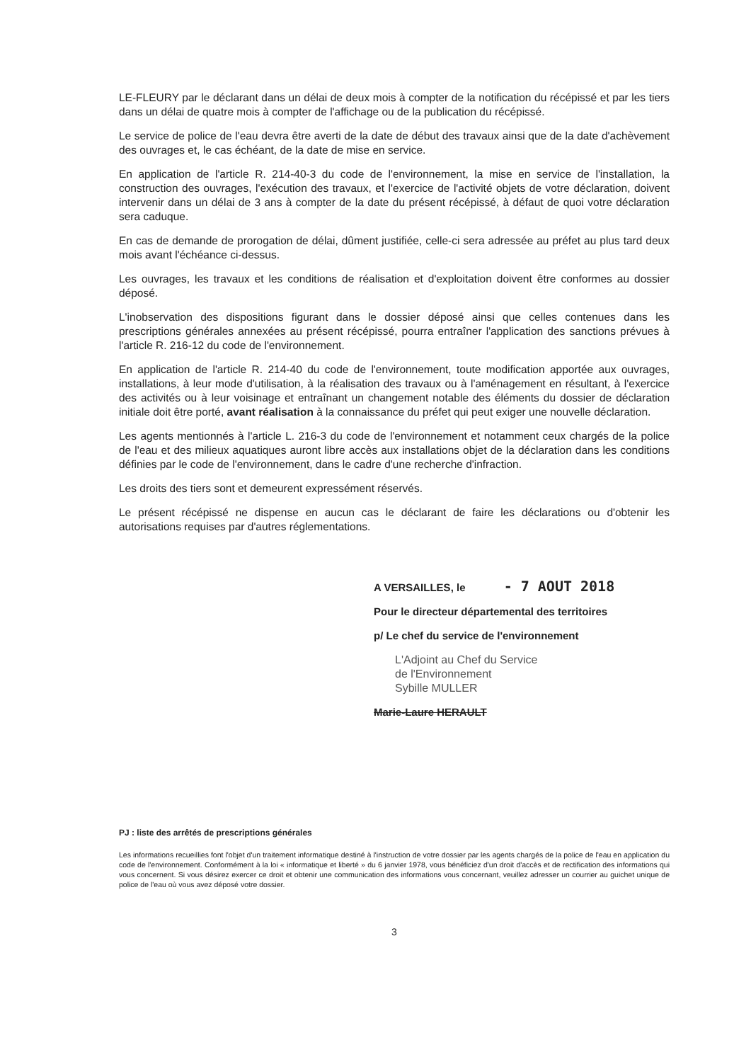LE-FLEURY par le déclarant dans un délai de deux mois à compter de la notification du récépissé et par les tiers dans un délai de quatre mois à compter de l'affichage ou de la publication du récépissé.
Le service de police de l'eau devra être averti de la date de début des travaux ainsi que de la date d'achèvement des ouvrages et, le cas échéant, de la date de mise en service.
En application de l'article R. 214-40-3 du code de l'environnement, la mise en service de l'installation, la construction des ouvrages, l'exécution des travaux, et l'exercice de l'activité objets de votre déclaration, doivent intervenir dans un délai de 3 ans à compter de la date du présent récépissé, à défaut de quoi votre déclaration sera caduque.
En cas de demande de prorogation de délai, dûment justifiée, celle-ci sera adressée au préfet au plus tard deux mois avant l'échéance ci-dessus.
Les ouvrages, les travaux et les conditions de réalisation et d'exploitation doivent être conformes au dossier déposé.
L'inobservation des dispositions figurant dans le dossier déposé ainsi que celles contenues dans les prescriptions générales annexées au présent récépissé, pourra entraîner l'application des sanctions prévues à l'article R. 216-12 du code de l'environnement.
En application de l'article R. 214-40 du code de l'environnement, toute modification apportée aux ouvrages, installations, à leur mode d'utilisation, à la réalisation des travaux ou à l'aménagement en résultant, à l'exercice des activités ou à leur voisinage et entraînant un changement notable des éléments du dossier de déclaration initiale doit être porté, avant réalisation à la connaissance du préfet qui peut exiger une nouvelle déclaration.
Les agents mentionnés à l'article L. 216-3 du code de l'environnement et notamment ceux chargés de la police de l'eau et des milieux aquatiques auront libre accès aux installations objet de la déclaration dans les conditions définies par le code de l'environnement, dans le cadre d'une recherche d'infraction.
Les droits des tiers sont et demeurent expressément réservés.
Le présent récépissé ne dispense en aucun cas le déclarant de faire les déclarations ou d'obtenir les autorisations requises par d'autres réglementations.
A VERSAILLES, le - 7 AOUT 2018
Pour le directeur départemental des territoires
p/ Le chef du service de l'environnement
L'Adjoint au Chef du Service
de l'Environnement
Sybille MULLER
Marie-Laure HERAULT
PJ : liste des arrêtés de prescriptions générales
Les informations recueillies font l'objet d'un traitement informatique destiné à l'instruction de votre dossier par les agents chargés de la police de l'eau en application du code de l'environnement. Conformément à la loi « informatique et liberté » du 6 janvier 1978, vous bénéficiez d'un droit d'accès et de rectification des informations qui vous concernent. Si vous désirez exercer ce droit et obtenir une communication des informations vous concernant, veuillez adresser un courrier au guichet unique de police de l'eau où vous avez déposé votre dossier.
3